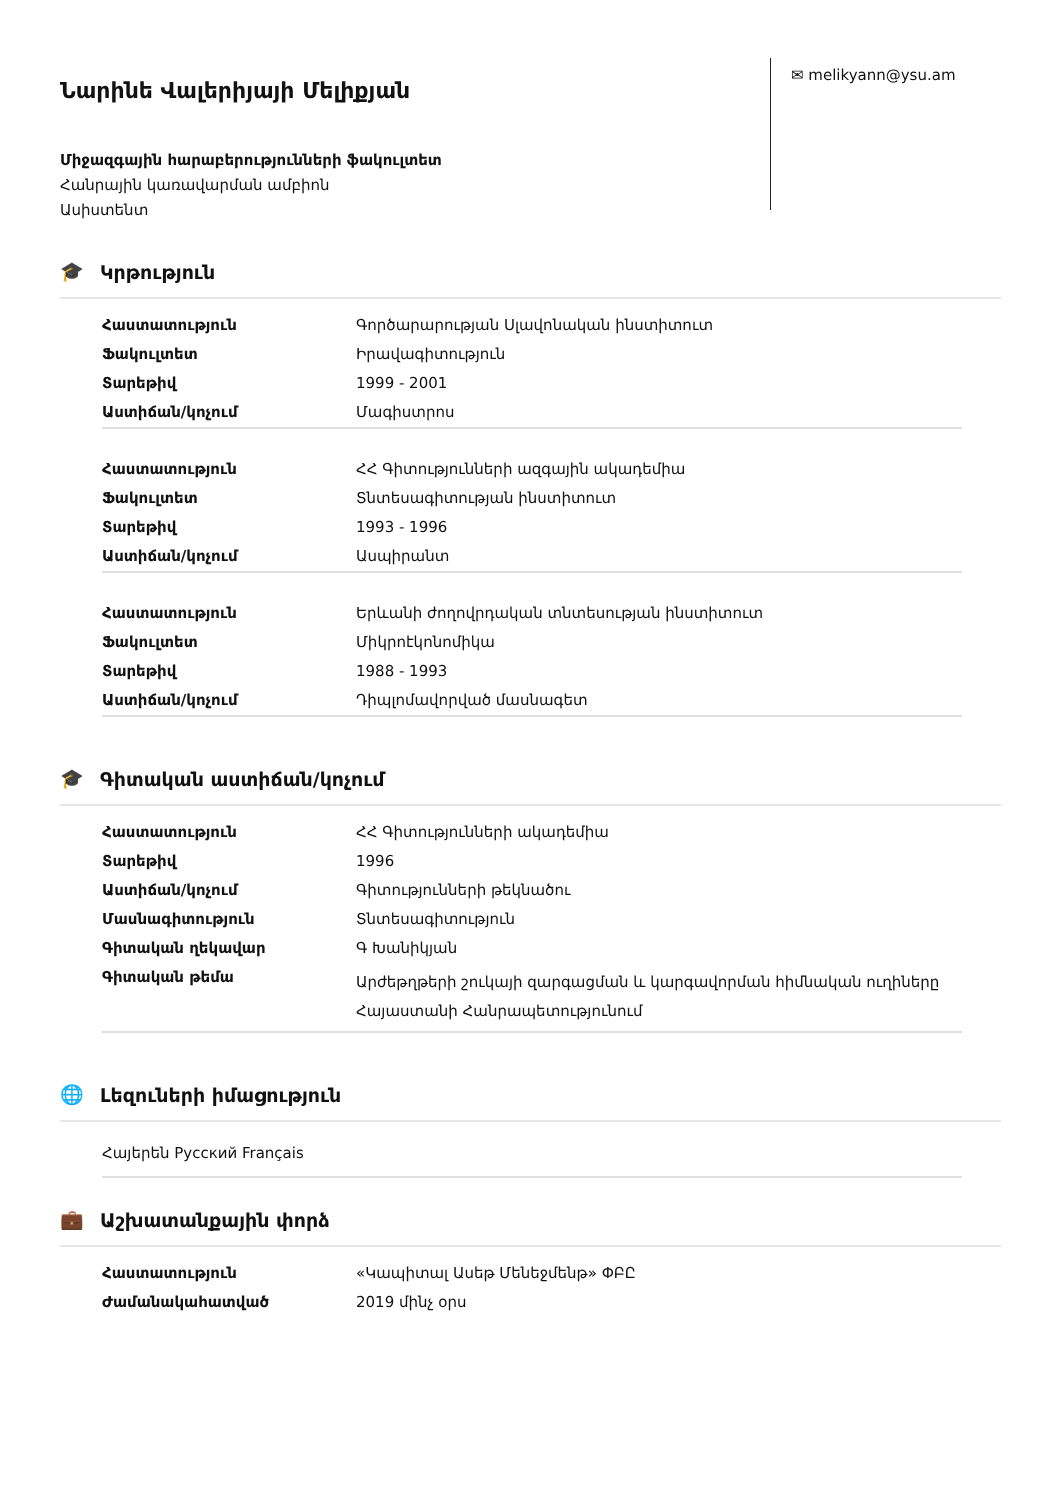Նարինե Վալերիյայի Մելիքյան
Միջազգային հարաբերությունների ֆակուլտետ
Հանրային կառավարման ամբիոն
Ասիստենտ
✉ melikyann@ysu.am
🎓 Կրթություն
| Հաստատություն | Գործարարության Սլավոնական ինստիտուտ |
| Ֆակուլտետ | Իրավագիտություն |
| Տարեթիվ | 1999 - 2001 |
| Աստիճան/կոչում | Մագիստրոս |
| Հաստատություն | ՀՀ Գիտությունների ազգային ակադեմիա |
| Ֆակուլտետ | Տնտեսագիտության ինստիտուտ |
| Տարեթիվ | 1993 - 1996 |
| Աստիճան/կոչում | Ասպիրանտ |
| Հաստատություն | Երևանի ժողովրդական տնտեսության ինստիտուտ |
| Ֆակուլտետ | Միկրոէկոնոմիկա |
| Տարեթիվ | 1988 - 1993 |
| Աստիճան/կոչում | Դիպլոմավորված մասնագետ |
🎓 Գիտական աստիճան/կոչում
| Հաստատություն | ՀՀ Գիտությունների ակադեմիա |
| Տարեթիվ | 1996 |
| Աստիճան/կոչում | Գիտությունների թեկնածու |
| Մասնագիտություն | Տնտեսագիտություն |
| Գիտական ղեկավար | Գ Խանիկյան |
| Գիտական թեմա | Արժեթղթերի շուկայի զարգացման և կարգավորման հիմնական ուղիները Հայաստանի Հանրապետությունում |
🌐 Լեզուների իմացություն
Հայերեն Русский Français
💼 Աշխատանքային փորձ
| Հաստատություն | «Կապիտալ Ասեթ Մենեջմենթ» ՓԲԸ |
| Ժամանակահատված | 2019 մինչ օրս |